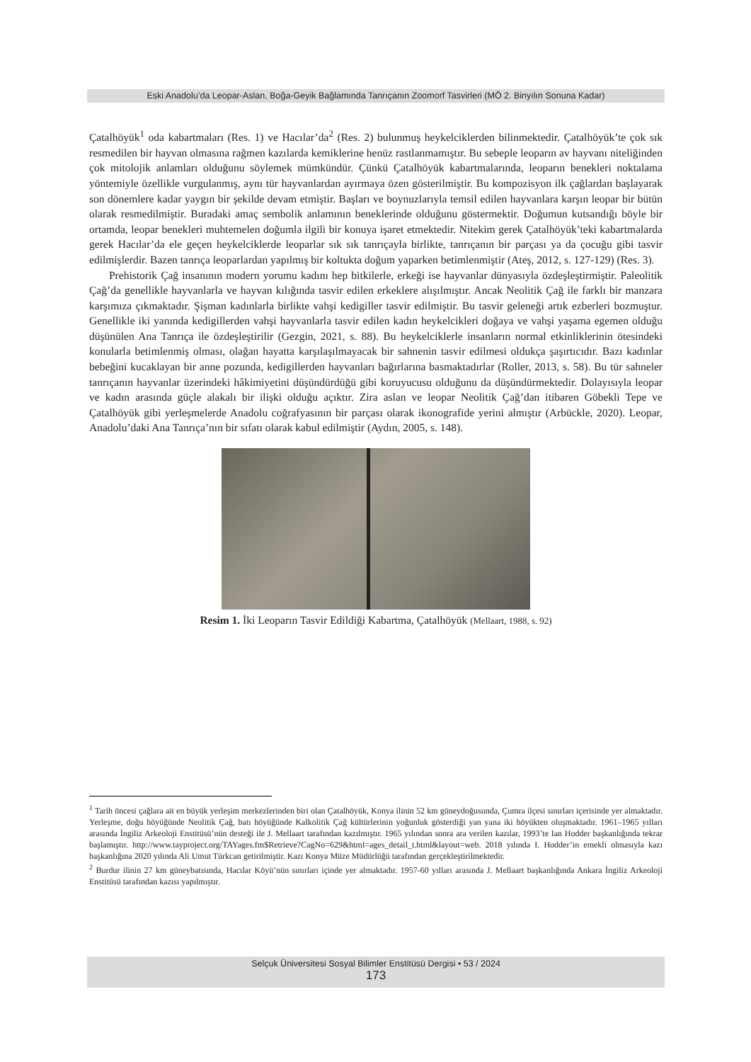Eski Anadolu’da Leopar-Aslan, Boğa-Geyik Bağlamında Tanrıçanın Zoomorf Tasvirleri (MÖ 2. Binyılın Sonuna Kadar)
Çatalhöyük<sup>1</sup> oda kabartmaları (Res. 1) ve Hacılar’da<sup>2</sup> (Res. 2) bulunmuş heykelciklerden bilinmektedir. Çatalhöyük’te çok sık resmedilen bir hayvan olmasına rağmen kazılarda kemiklerine henüz rastlanmamıştır. Bu sebeple leoparın av hayvanı niteliğinden çok mitolojik anlamları olduğunu söylemek mümkündür. Çünkü Çatalhöyük kabartmalarında, leoparın benekleri noktalama yöntemiyle özellikle vurgulanmış, aynı tür hayvanlardan ayırmaya özen gösterilmiştir. Bu kompozisyon ilk çağlardan başlayarak son dönemlere kadar yaygın bir şekilde devam etmiştir. Başları ve boynuzlarıyla temsil edilen hayvanlara karşın leopar bir bütün olarak resmedilmiştir. Buradaki amaç sembolik anlamının beneklerinde olduğunu göstermektir. Doğumun kutsandığı böyle bir ortamda, leopar benekleri muhtemelen doğumla ilgili bir konuya işaret etmektedir. Nitekim gerek Çatalhöyük’teki kabartmalarda gerek Hacılar’da ele geçen heykelciklerde leoparlar sık sık tanrıçayla birlikte, tanrıçanın bir parçası ya da çocuğu gibi tasvir edilmişlerdir. Bazen tanrıça leoparlardan yapılmış bir koltukta doğum yaparken betimlenmiştir (Ateş, 2012, s. 127-129) (Res. 3).
Prehistorik Çağ insanının modern yorumu kadını hep bitkilerle, erkeği ise hayvanlar dünyasıyla özdeşleştirmiştir. Paleolitik Çağ’da genellikle hayvanlarla ve hayvan kılığında tasvir edilen erkeklere alışılmıştır. Ancak Neolitik Çağ ile farklı bir manzara karşımıza çıkmaktadır. Şişman kadınlarla birlikte vahşi kedigiller tasvir edilmiştir. Bu tasvir geleneği artık ezberleri bozmuştur. Genellikle iki yanında kedigillerden vahşi hayvanlarla tasvir edilen kadın heykelcikleri doğaya ve vahşi yaşama egemen olduğu düşünülen Ana Tanrıça ile özdeşleştirilir (Gezgin, 2021, s. 88). Bu heykelciklerle insanların normal etkinliklerinin ötesindeki konularla betimlenmiş olması, olağan hayatta karşılaşılmayacak bir sahnenin tasvir edilmesi oldukça şaşırtıcıdır. Bazı kadınlar bebeğini kucaklayan bir anne pozunda, kedigillerden hayvanları bağırlarına basmaktadırlar (Roller, 2013, s. 58). Bu tür sahneler tanrıçanın hayvanlar üzerindeki hâkimiyetini düşündürdüğü gibi koruyucusu olduğunu da düşündürmektedir. Dolayısıyla leopar ve kadın arasında güçle alakalı bir ilişki olduğu açıktır. Zira aslan ve leopar Neolitik Çağ’dan itibaren Göbekli Tepe ve Çatalhöyük gibi yerleşmelerde Anadolu coğrafyasının bir parçası olarak ikonografide yerini almıştır (Arbückle, 2020). Leopar, Anadolu’daki Ana Tanrıça’nın bir sıfatı olarak kabul edilmiştir (Aydın, 2005, s. 148).
Resim 1. İki Leoparın Tasvir Edildiği Kabartma, Çatalhöyük (Mellaart, 1988, s. 92)
<sup>1</sup> Tarih öncesi çağlara ait en büyük yerleşim merkezlerinden biri olan Çatalhöyük, Konya ilinin 52 km güneydoğusunda, Çumra ilçesi sınırları içerisinde yer almaktadır. Yerleşme, doğu höyüğünde Neolitik Çağ, batı höyüğünde Kalkolitik Çağ kültürlerinin yoğunluk gösterdiği yan yana iki höyükten oluşmaktadır. 1961–1965 yılları arasında İngiliz Arkeoloji Enstitüsü’nün desteği ile J. Mellaart tarafından kazılmıştır. 1965 yılından sonra ara verilen kazılar, 1993’te Ian Hodder başkanlığında tekrar başlamıştır. http://www.tayproject.org/TAYages.fm$Retrieve?CagNo=629&html=ages_detail_t.html&layout=web. 2018 yılında I. Hodder’in emekli olmasıyla kazı başkanlığına 2020 yılında Ali Umut Türkcan getirilmiştir. Kazı Konya Müze Müdürlüğü tarafından gerçekleştirilmektedir.
<sup>2</sup> Burdur ilinin 27 km güneybatısında, Hacılar Köyü’nün sınırları içinde yer almaktadır. 1957-60 yılları arasında J. Mellaart başkanlığında Ankara İngiliz Arkeoloji Enstitüsü tarafından kazısı yapılmıştır.
Selçuk Üniversitesi Sosyal Bilimler Enstitüsü Dergisi • 53 / 2024
173